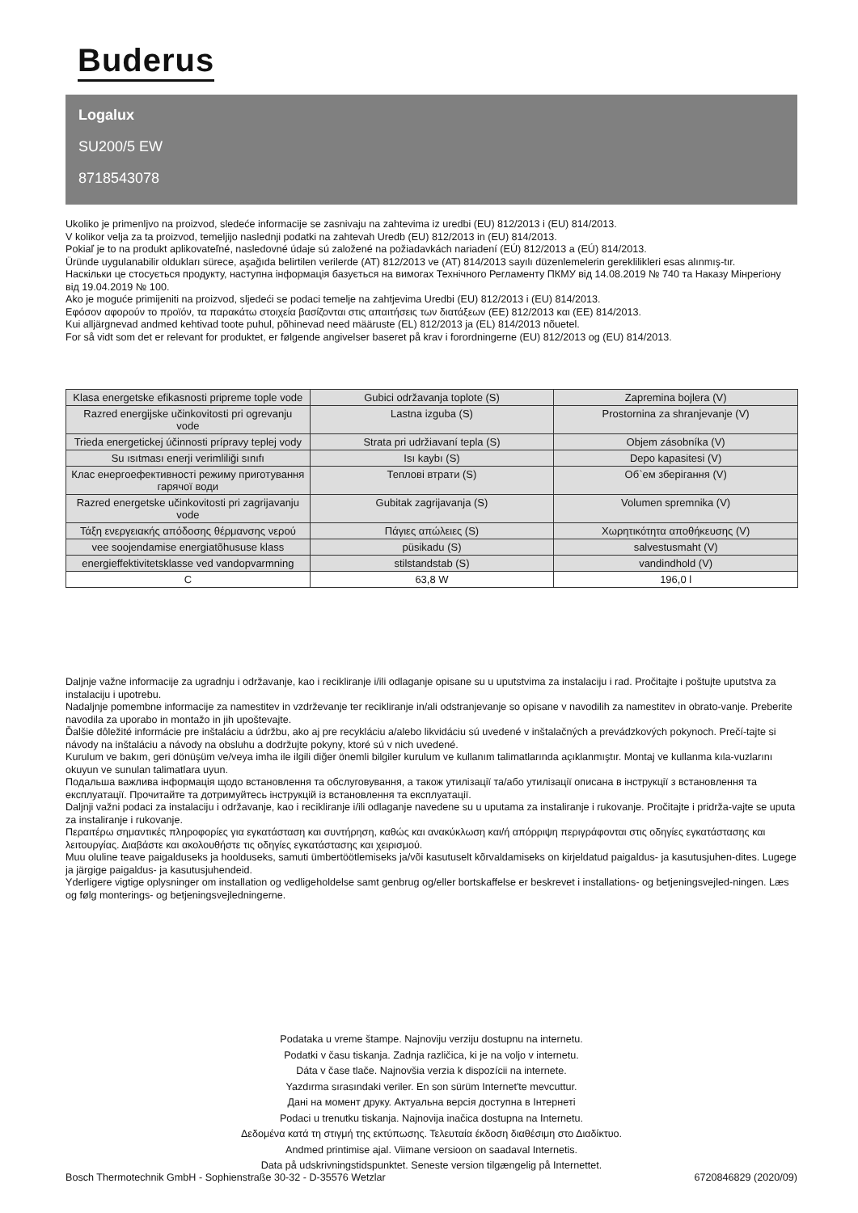Buderus
Logalux
SU200/5 EW
8718543078
Ukoliko je primenljvo na proizvod, sledeće informacije se zasnivaju na zahtevima iz uredbi (EU) 812/2013 i (EU) 814/2013.
V kolikor velja za ta proizvod, temeljijo naslednji podatki na zahtevah Uredb (EU) 812/2013 in (EU) 814/2013.
Pokiaľ je to na produkt aplikovateľné, nasledovné údaje sú založené na požiadavkách nariadení (EÚ) 812/2013 a (EÚ) 814/2013.
Üründe uygulanabilir oldukları sürece, aşağıda belirtilen verilerde (AT) 812/2013 ve (AT) 814/2013 sayılı düzenlemelerin gereklilikleri esas alınmış-tır.
Наскільки це стосується продукту, наступна інформація базується на вимогах Технічного Регламенту ПКМУ від 14.08.2019 № 740 та Наказу Мінрегіону від 19.04.2019 № 100.
Ako je moguće primijeniti na proizvod, sljedeći se podaci temelje na zahtjevima Uredbi (EU) 812/2013 i (EU) 814/2013.
Εφόσον αφορούν το προϊόν, τα παρακάτω στοιχεία βασίζονται στις απαιτήσεις των διατάξεων (ΕΕ) 812/2013 και (ΕΕ) 814/2013.
Kui alljärgnevad andmed kehtivad toote puhul, põhinevad need määruste (EL) 812/2013 ja (EL) 814/2013 nõuetel.
For så vidt som det er relevant for produktet, er følgende angivelser baseret på krav i forordningerne (EU) 812/2013 og (EU) 814/2013.
| Klasa energetske efikasnosti pripreme tople vode | Gubici održavanja toplote (S) | Zapremina bojlera (V) |
| Razred energijske učinkovitosti pri ogrevanju vode | Lastna izguba (S) | Prostornina za shranjevanje (V) |
| Trieda energetickej účinnosti prípravy teplej vody | Strata pri udržiavaní tepla (S) | Objem zásobníka (V) |
| Su ısıtması enerji verimliliği sınıfı | Isı kaybı (S) | Depo kapasitesi (V) |
| Клас енергоефективності режиму приготування гарячої води | Теплові втрати (S) | Об`ем зберігання (V) |
| Razred energetske učinkovitosti pri zagrijavanju vode | Gubitak zagrijavanja (S) | Volumen spremnika (V) |
| Τάξη ενεργειακής απόδοσης θέρμανσης νερού | Πάγιες απώλειες (S) | Χωρητικότητα αποθήκευσης (V) |
| vee soojendamise energiatõhususe klass | püsikadu (S) | salvestusmaht (V) |
| energieffektivitetsklasse ved vandopvarmning | stilstandstab (S) | vandindhold (V) |
| C | 63,8 W | 196,0 l |
Daljnje važne informacije za ugradnju i održavanje, kao i recikliranje i/ili odlaganje opisane su u uputstvima za instalaciju i rad. Pročitajte i poštujte uputstva za instalaciju i upotrebu.
Nadaljnje pomembne informacije za namestitev in vzdrževanje ter recikliranje in/ali odstranjevanje so opisane v navodilih za namestitev in obrato-vanje. Preberite navodila za uporabo in montažo in jih upoštevajte.
Ďalšie dôležité informácie pre inštaláciu a údržbu, ako aj pre recykláciu a/alebo likvidáciu sú uvedené v inštalačných a prevádzkových pokynoch. Prečí-tajte si návody na inštaláciu a návody na obsluhu a dodržujte pokyny, ktoré sú v nich uvedené.
Kurulum ve bakım, geri dönüşüm ve/veya imha ile ilgili diğer önemli bilgiler kurulum ve kullanım talimatlarında açıklanmıştır. Montaj ve kullanma kıla-vuzlarını okuyun ve sunulan talimatlara uyun.
Подальша важлива інформація щодо встановлення та обслуговування, а також утилізації та/або утилізації описана в інструкції з встановлення та експлуатації. Прочитайте та дотримуйтесь інструкцій із встановлення та експлуатації.
Daljnji važni podaci za instalaciju i održavanje, kao i recikliranje i/ili odlaganje navedene su u uputama za instaliranje i rukovanje. Pročitajte i pridrža-vajte se uputa za instaliranje i rukovanje.
Περαιτέρω σημαντικές πληροφορίες για εγκατάσταση και συντήρηση, καθώς και ανακύκλωση και/ή απόρριψη περιγράφονται στις οδηγίες εγκατάστασης και λειτουργίας. Διαβάστε και ακολουθήστε τις οδηγίες εγκατάστασης και χειρισμού.
Muu oluline teave paigalduseks ja hoolduseks, samuti ümbertöötlemiseks ja/või kasutuselt kõrvaldamiseks on kirjeldatud paigaldus- ja kasutusjuhen-dites. Lugege ja järgige paigaldus- ja kasutusjuhendeid.
Yderligere vigtige oplysninger om installation og vedligeholdelse samt genbrug og/eller bortskaffelse er beskrevet i installations- og betjeningsvejled-ningen. Læs og følg monterings- og betjeningsvejledningerne.
Podataka u vreme štampe. Najnoviju verziju dostupnu na internetu.
Podatki v času tiskanja. Zadnja različica, ki je na voljo v internetu.
Dáta v čase tlače. Najnovšia verzia k dispozícii na internete.
Yazdırma sırasındaki veriler. En son sürüm Internet'te mevcuttur.
Дані на момент друку. Актуальна версія доступна в Інтернеті
Podaci u trenutku tiskanja. Najnovija inačica dostupna na Internetu.
Δεδομένα κατά τη στιγμή της εκτύπωσης. Τελευταία έκδοση διαθέσιμη στο Διαδίκτυο.
Andmed printimise ajal. Viimane versioon on saadaval Internetis.
Data på udskrivningstidspunktet. Seneste version tilgængelig på Internettet.
Bosch Thermotechnik GmbH - Sophienstraße 30-32 - D-35576 Wetzlar 6720846829 (2020/09)